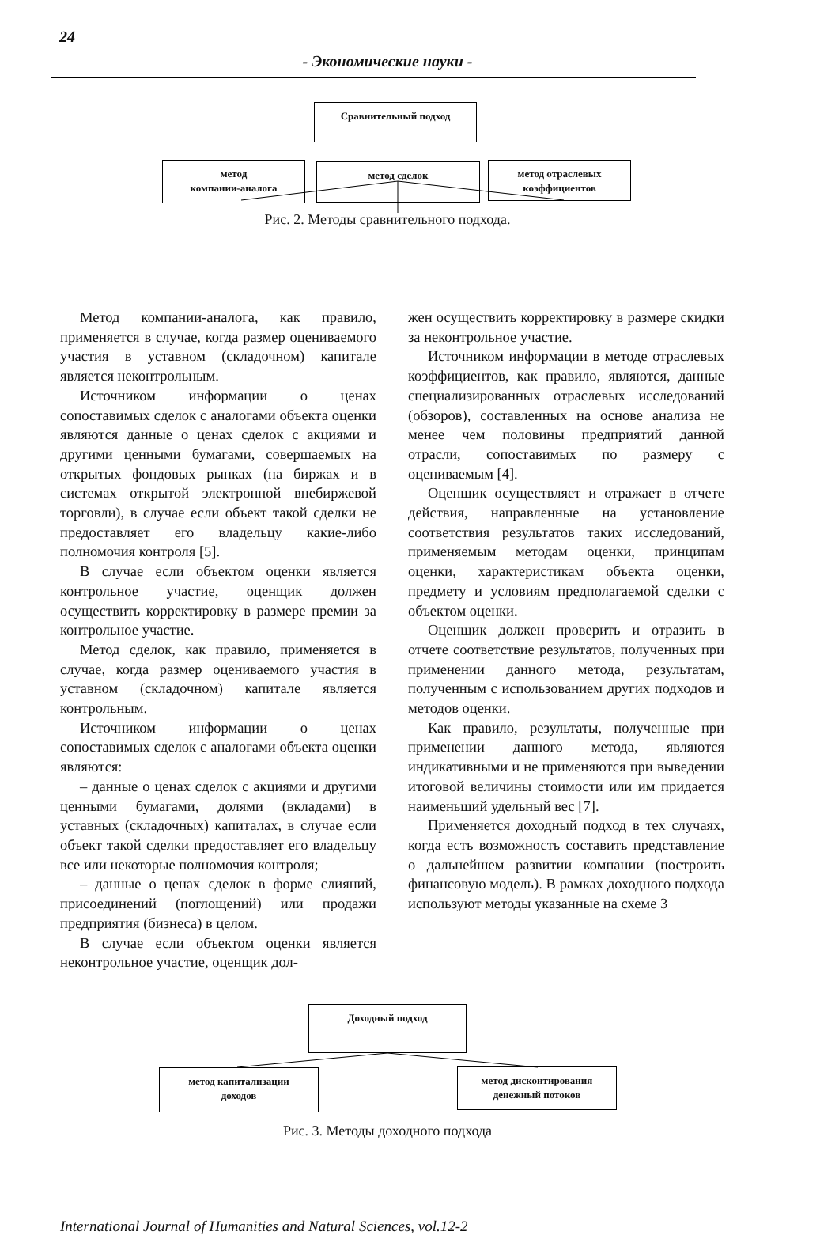24
- Экономические науки -
Сравнительный подход
метод
компании-аналога
метод сделок
метод отраслевых
коэффициентов
Рис. 2. Методы сравнительного подхода.
Метод компании-аналога, как правило, применяется в случае, когда размер оцениваемого участия в уставном (складочном) капитале является неконтрольным.
Источником информации о ценах сопоставимых сделок с аналогами объекта оценки являются данные о ценах сделок с акциями и другими ценными бумагами, совершаемых на открытых фондовых рынках (на биржах и в системах открытой электронной внебиржевой торговли), в случае если объект такой сделки не предоставляет его владельцу какие-либо полномочия контроля [5].
В случае если объектом оценки является контрольное участие, оценщик должен осуществить корректировку в размере премии за контрольное участие.
Метод сделок, как правило, применяется в случае, когда размер оцениваемого участия в уставном (складочном) капитале является контрольным.
Источником информации о ценах сопоставимых сделок с аналогами объекта оценки являются:
– данные о ценах сделок с акциями и другими ценными бумагами, долями (вкладами) в уставных (складочных) капиталах, в случае если объект такой сделки предоставляет его владельцу все или некоторые полномочия контроля;
– данные о ценах сделок в форме слияний, присоединений (поглощений) или продажи предприятия (бизнеса) в целом.
В случае если объектом оценки является неконтрольное участие, оценщик дол-
жен осуществить корректировку в размере скидки за неконтрольное участие.
Источником информации в методе отраслевых коэффициентов, как правило, являются, данные специализированных отраслевых исследований (обзоров), составленных на основе анализа не менее чем половины предприятий данной отрасли, сопоставимых по размеру с оцениваемым [4].
Оценщик осуществляет и отражает в отчете действия, направленные на установление соответствия результатов таких исследований, применяемым методам оценки, принципам оценки, характеристикам объекта оценки, предмету и условиям предполагаемой сделки с объектом оценки.
Оценщик должен проверить и отразить в отчете соответствие результатов, полученных при применении данного метода, результатам, полученным с использованием других подходов и методов оценки.
Как правило, результаты, полученные при применении данного метода, являются индикативными и не применяются при выведении итоговой величины стоимости или им придается наименьший удельный вес [7].
Применяется доходный подход в тех случаях, когда есть возможность составить представление о дальнейшем развитии компании (построить финансовую модель). В рамках доходного подхода используют методы указанные на схеме 3
Доходный подход
метод капитализации
доходов
метод дисконтирования
денежный потоков
Рис. 3. Методы доходного подхода
International Journal of Humanities and Natural Sciences, vol.12-2